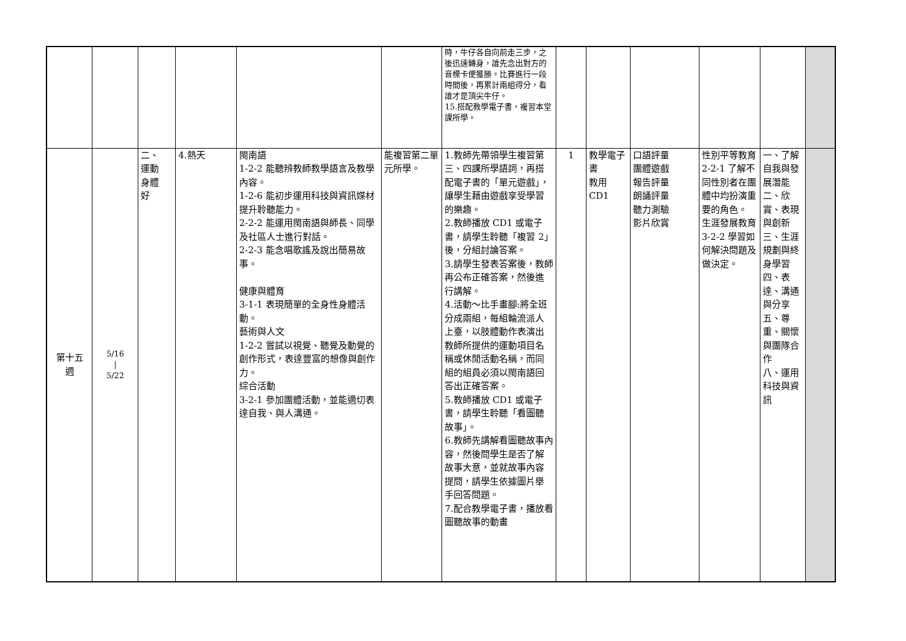| | | | | | | 時，牛仔各自向前走三步，之後迅速轉身，誰先念出對方的音標卡便獲勝。比賽進行一段時間後，再累計兩組得分，看誰才是頂尖牛仔。 15.搭配教學電子書，複習本堂課所學。 | | | | | | |
| 第十五 週 | 5/16 / 5/22 | 二、 運動 身體 好 | 4.熱天 | 閩南語 1-2-2 能聽辨教師教學語言及教學內容。 1-2-6 能初步運用科技與資訊媒材提升聆聽能力。 2-2-2 能運用閩南語與師長、同學及社區人士進行對話。 2-2-3 能念唱歌謠及說出簡易故事。 健康與體育 3-1-1 表現簡單的全身性身體活動。 藝術與人文 1-2-2 嘗試以視覺、聽覺及動覺的創作形式，表達豐富的想像與創作力。 綜合活動 3-2-1 參加團體活動，並能適切表達自我、與人溝通。 | 能複習第二單元所學。 | 1.教師先帶領學生複習第三、四課所學語詞，再搭配電子書的「單元遊戲」，讓學生藉由遊戲享受學習的樂趣。 2.教師播放 CD1 或電子書，請學生聆聽「複習 2」後，分組討論答案。 3.請學生發表答案後，教師再公布正確答案，然後進行講解。 4.活動～比手畫腳:將全班分成兩組，每組輪流派人上臺，以肢體動作表演出教師所提供的運動項目名稱或休閒活動名稱，而同組的組員必須以閩南語回答出正確答案。 5.教師播放 CD1 或電子書，請學生聆聽「看圖聽故事」。 6.教師先講解看圖聽故事內容，然後問學生是否了解故事大意，並就故事內容提問，請學生依據圖片舉手回答問題。 7.配合教學電子書，播放看圖聽故事的動畫 | 1 | 教學電子書 教用 CD1 | 口語評量 團體遊戲 報告評量 朗誦評量 聽力測驗 影片欣賞 | 性別平等教育 2-2-1 了解不同性別者在團體中均扮演重要的角色。 生涯發展教育 3-2-2 學習如何解決問題及做決定。 | 一、了解自我與發展潛能 二、欣賞、表現與創新 三、生涯規劃與終身學習 四、表達、溝通與分享 五、尊重、關懷與團隊合作 八、運用科技與資訊 | |